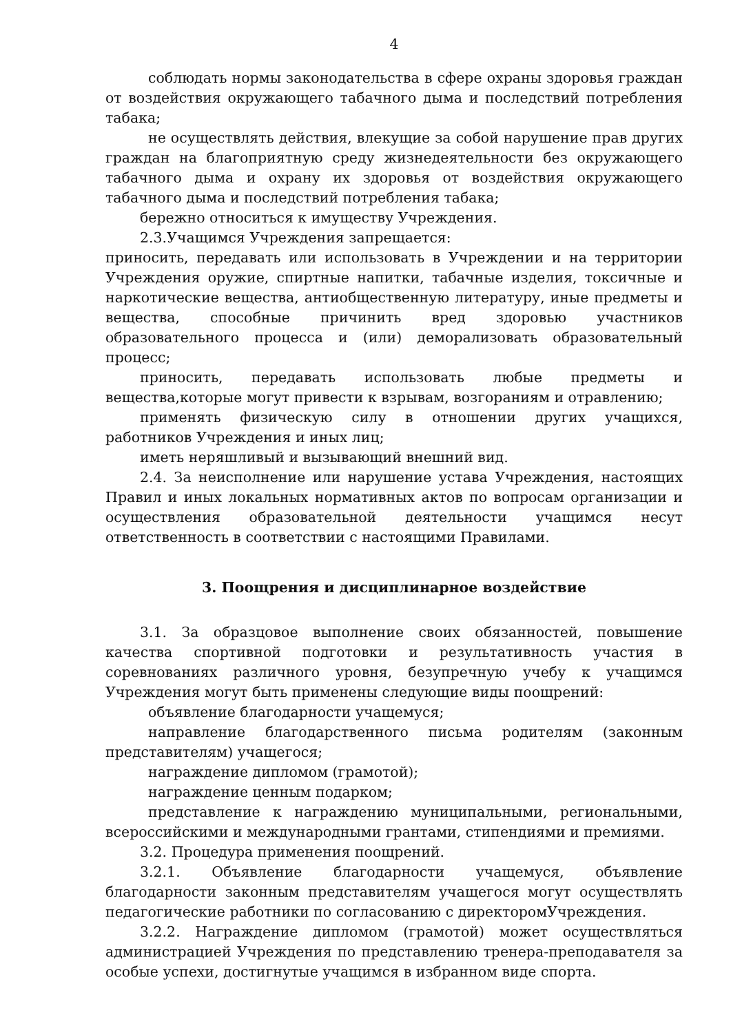4
соблюдать нормы законодательства в сфере охраны здоровья граждан от воздействия окружающего табачного дыма и последствий потребления табака;
не осуществлять действия, влекущие за собой нарушение прав других граждан на благоприятную среду жизнедеятельности без окружающего табачного дыма и охрану их здоровья от воздействия окружающего табачного дыма и последствий потребления табака;
бережно относиться к имуществу Учреждения.
2.3.Учащимся Учреждения запрещается:
приносить, передавать или использовать в Учреждении и на территории Учреждения оружие, спиртные напитки, табачные изделия, токсичные и наркотические вещества, антиобщественную литературу, иные предметы и вещества, способные причинить вред здоровью участников образовательного процесса и (или) деморализовать образовательный процесс;
приносить, передавать использовать любые предметы и вещества,которые могут привести к взрывам, возгораниям и отравлению;
применять физическую силу в отношении других учащихся, работников Учреждения и иных лиц;
иметь неряшливый и вызывающий внешний вид.
2.4. За неисполнение или нарушение устава Учреждения, настоящих Правил и иных локальных нормативных актов по вопросам организации и осуществления образовательной деятельности учащимся несут ответственность в соответствии с настоящими Правилами.
3. Поощрения и дисциплинарное воздействие
3.1. За образцовое выполнение своих обязанностей, повышение качества спортивной подготовки и результативность участия в соревнованиях различного уровня, безупречную учебу к учащимся Учреждения могут быть применены следующие виды поощрений:
объявление благодарности учащемуся;
направление благодарственного письма родителям (законным представителям) учащегося;
награждение дипломом (грамотой);
награждение ценным подарком;
представление к награждению муниципальными, региональными, всероссийскими и международными грантами, стипендиями и премиями.
3.2. Процедура применения поощрений.
3.2.1. Объявление благодарности учащемуся, объявление благодарности законным представителям учащегося могут осуществлять педагогические работники по согласованию с директоромУчреждения.
3.2.2. Награждение дипломом (грамотой) может осуществляться администрацией Учреждения по представлению тренера-преподавателя за особые успехи, достигнутые учащимся в избранном виде спорта.